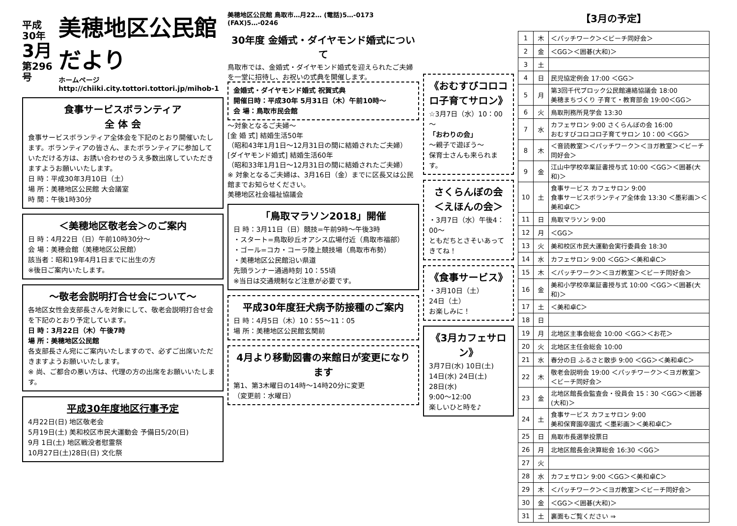平成30年
3月
第296号
美穂地区公民館だより
ホームページhttp://chiiki.city.tottori.tottori.jp/mihob-1
食事サービスボランティア
全 体 会
食事サービスボランティア全体会を下記のとおり開催いたします。ボランティアの皆さん、またボランティアに参加していただける方は、お誘い合わせのうえ多数出席していただきますようお願いいたします。
日 時：平成30年3月10日（土）
場 所：美穂地区公民館 大会議室
時 間：午後1時30分
＜美穂地区敬老会＞のご案内
日 時：4月22日（日）午前10時30分～
会 場：美穂会館（美穂地区公民館）
該当者：昭和19年4月1日までに出生の方
※後日ご案内いたします。
～敬老会説明打合せ会について～
各地区女性会支部長さんを対象にして、敬老会説明打合せ会を下記のとおり予定しています。
日 時：3月22日（木）午後7時
場 所：美穂地区公民館
各支部長さん宛にご案内いたしますので、必ずご出席いただきますようお願いいたします。
※ 尚、ご都合の悪い方は、代理の方の出席をお願いいたします。
平成30年度地区行事予定
4月22日(日) 地区敬老会
5月19日(土) 美和校区市民大運動会 予備日5/20(日)
9月 1日(土) 地区戦没者慰霊祭
10月27日(土)28日(日) 文化祭
美穂地区公民館 鳥取市…月22… (電話)5…-0173 (FAX)5…-0246
30年度 金婚式・ダイヤモンド婚式について
鳥取市では、金婚式・ダイヤモンド婚式を迎えられたご夫婦を一堂に招待し、お祝いの式典を開催します。
金婚式・ダイヤモンド婚式 祝賀式典
開催日時：平成30年 5月31日（木）午前10時～
会 場：鳥取市民会館
～対象となるご夫婦～
[金 婚 式] 結婚生活50年
（昭和43年1月1日～12月31日の間に結婚されたご夫婦）
[ダイヤモンド婚式] 結婚生活60年
（昭和33年1月1日～12月31日の間に結婚されたご夫婦）
※ 対象となるご夫婦は、3月16日（金）までに区長又は公民館までお知らせください。
美穂地区社会福祉協議会
「鳥取マラソン2018」開催
日 時：3月11日（日）競技=午前9時～午後3時
・スタート=鳥取砂丘オアシス広場付近（鳥取市福部）
・ゴール=コカ・コーラ陸上競技場（鳥取市布勢）
・美穂地区公民館沿い県道
先頭ランナー通過時刻 10：55頃
※当日は交通規制など注意が必要です。
平成30年度狂犬病予防接種のご案内
日 時：4月5日（木）10：55～11：05
場 所：美穂地区公民館玄関前
4月より移動図書の来館日が変更になります
第1、第3木曜日の14時～14時20分に変更
（変更前：水曜日）
《おむすびコロコロ子育てサロン》
☆3月7日（水）10：00～
「おわりの会」
～親子で遊ぼう～
保育士さんも来られます。
さくらんぼの会
＜えほんの会＞
・3月7日（水）午後4：00～
ともだちとさそいあってきてね！
《食事サービス》
・3月10日（土）
24日（土）
お楽しみに！
《3月カフェサロン》
3月7日(水) 10日(土)
14日(水) 24日(土)
28日(水)
9:00～12:00
楽しいひと時を♪
【3月の予定】
| 1 | 木 | ＜パッチワーク＞＜ビーチ同好会＞ |
| 2 | 金 | ＜GG＞＜囲碁(大和)＞ |
| 3 | 土 | |
| 4 | 日 | 民児協定例会 17:00 ＜GG＞ |
| 5 | 月 | 第3回千代ブロック公民館連絡協議会 18:00 美穂まちづくり 子育て・教育部会 19:00＜GG＞ |
| 6 | 火 | 鳥取刑務所見学会 13:30 |
| 7 | 水 | カフェサロン 9:00 さくらんぼの会 16:00 おむすびコロコロ子育てサロン 10：00 ＜GG＞ |
| 8 | 木 | ＜音読教室＞＜パッチワーク＞＜ヨガ教室＞＜ビーチ同好会＞ |
| 9 | 金 | 江山中学校卒業証書授与式 10:00 ＜GG＞＜囲碁(大和)＞ |
| 10 | 土 | 食事サービス カフェサロン 9:00 食事サービスボランティア全体会 13:30 ＜墨彩画＞＜美和卓C＞ |
| 11 | 日 | 鳥取マラソン 9:00 |
| 12 | 月 | ＜GG＞ |
| 13 | 火 | 美和校区市民大運動会実行委員会 18:30 |
| 14 | 水 | カフェサロン 9:00 ＜GG＞＜美和卓C＞ |
| 15 | 木 | ＜パッチワーク＞＜ヨガ教室＞＜ビーチ同好会＞ |
| 16 | 金 | 美和小学校卒業証書授与式 10:00 ＜GG＞＜囲碁(大和)＞ |
| 17 | 土 | ＜美和卓C＞ |
| 18 | 日 | |
| 19 | 月 | 北地区主事会総会 10:00 ＜GG＞＜お花＞ |
| 20 | 火 | 北地区主任会総会 10:00 |
| 21 | 水 | 春分の日 ふるさと散歩 9:00 ＜GG＞＜美和卓C＞ |
| 22 | 木 | 敬老会説明会 19:00 ＜パッチワーク＞＜ヨガ教室＞＜ビーチ同好会＞ |
| 23 | 金 | 北地区館長会監査会・役員会 15：30 ＜GG＞＜囲碁(大和)＞ |
| 24 | 土 | 食事サービス カフェサロン 9:00 美和保育園卒園式 ＜墨彩画＞＜美和卓C＞ |
| 25 | 日 | 鳥取市長選挙投票日 |
| 26 | 月 | 北地区館長会決算総会 16:30 ＜GG＞ |
| 27 | 火 | |
| 28 | 水 | カフェサロン 9:00 ＜GG＞＜美和卓C＞ |
| 29 | 木 | ＜パッチワーク＞＜ヨガ教室＞＜ビーチ同好会＞ |
| 30 | 金 | ＜GG＞＜囲碁(大和)＞ |
| 31 | 土 | 裏面もご覧ください ⇒ |